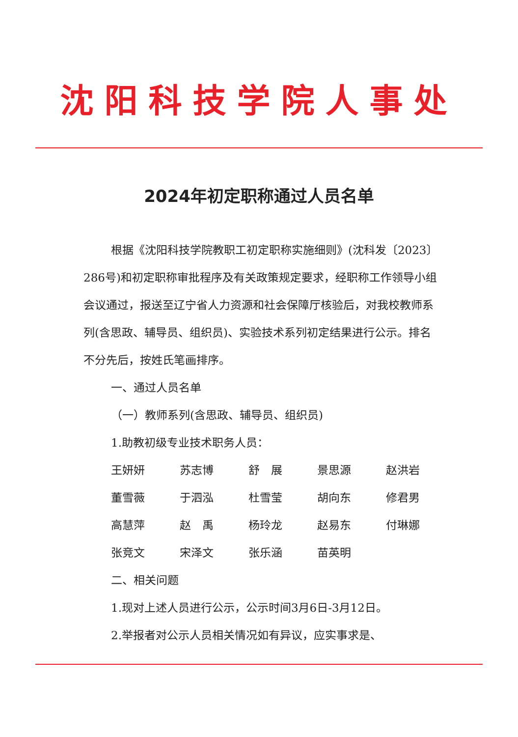沈阳科技学院人事处
2024年初定职称通过人员名单
根据《沈阳科技学院教职工初定职称实施细则》(沈科发〔2023〕286号)和初定职称审批程序及有关政策规定要求，经职称工作领导小组会议通过，报送至辽宁省人力资源和社会保障厅核验后，对我校教师系列(含思政、辅导员、组织员)、实验技术系列初定结果进行公示。排名不分先后，按姓氏笔画排序。
一、通过人员名单
（一）教师系列(含思政、辅导员、组织员)
1.助教初级专业技术职务人员：
王妍妍 苏志博 舒　展 景思源 赵洪岩 董雪薇 于泗泓 杜雪莹 胡向东 修君男 高慧萍 赵　禹 杨玲龙 赵易东 付琳娜 张竞文 宋泽文 张乐涵 苗英明
二、相关问题
1.现对上述人员进行公示，公示时间3月6日-3月12日。
2.举报者对公示人员相关情况如有异议，应实事求是、